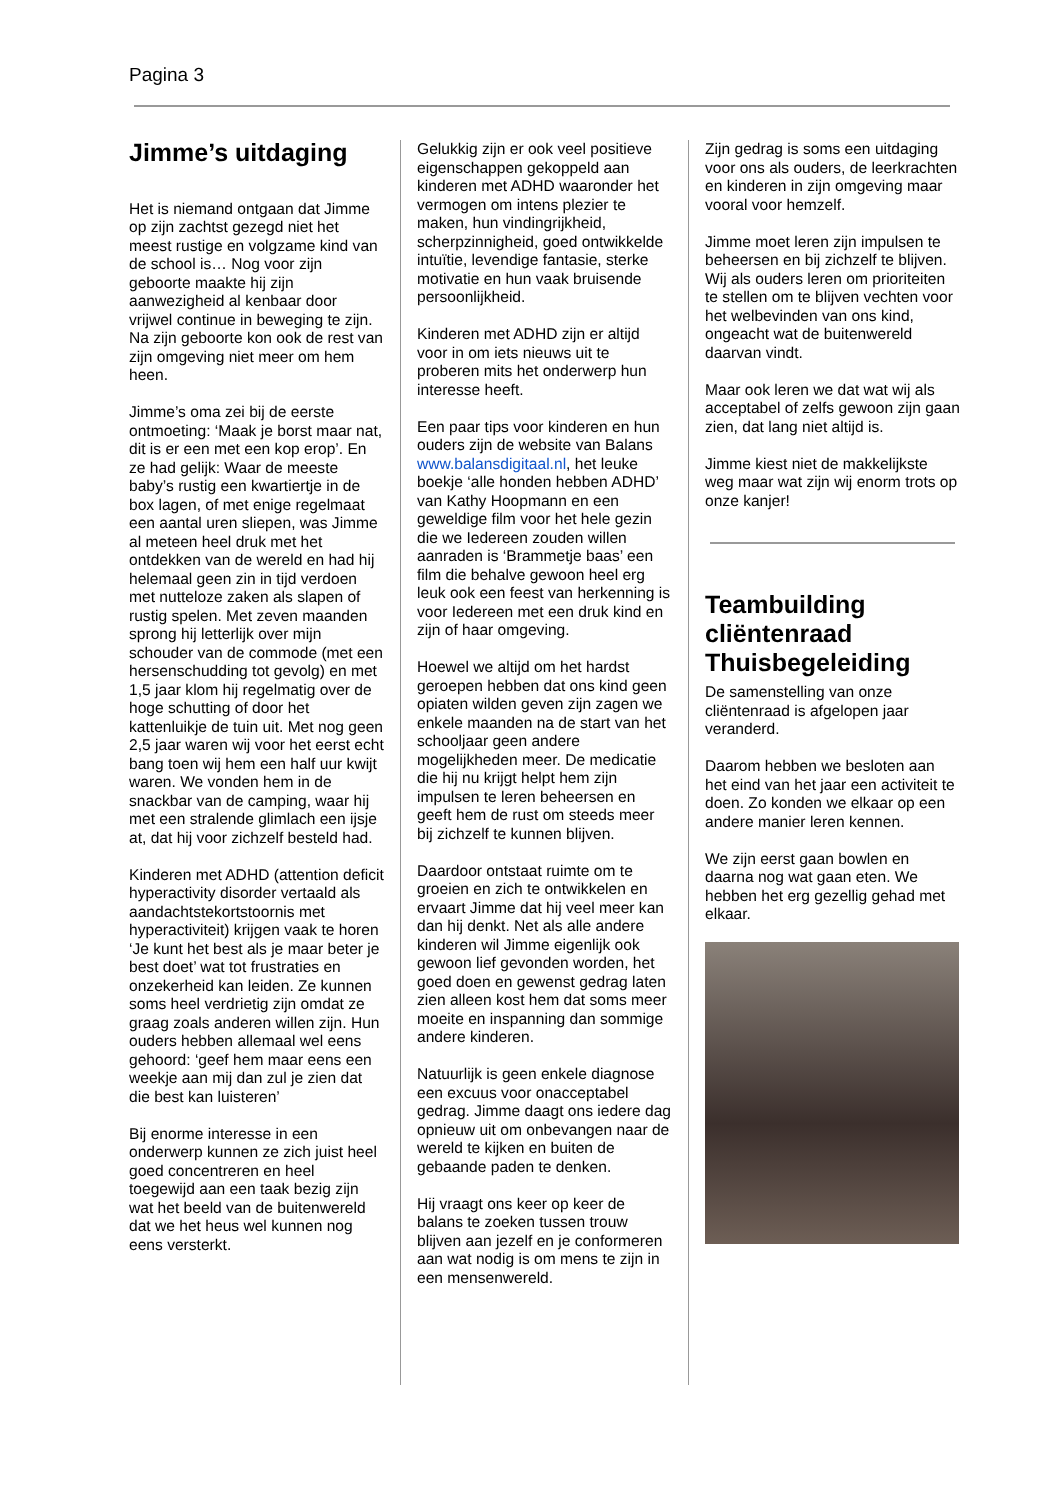Pagina 3
Jimme’s uitdaging
Het is niemand ontgaan dat Jimme op zijn zachtst gezegd niet het meest rustige en volgzame kind van de school is… Nog voor zijn geboorte maakte hij zijn aanwezigheid al kenbaar door vrijwel continue in beweging te zijn. Na zijn geboorte kon ook de rest van zijn omgeving niet meer om hem heen.
Jimme’s oma zei bij de eerste ontmoeting: ‘Maak je borst maar nat, dit is er een met een kop erop’. En ze had gelijk: Waar de meeste baby’s rustig een kwartiertje in de box lagen, of met enige regelmaat een aantal uren sliepen, was Jimme al meteen heel druk met het ontdekken van de wereld en had hij helemaal geen zin in tijd verdoen met nutteloze zaken als slapen of rustig spelen. Met zeven maanden sprong hij letterlijk over mijn schouder van de commode (met een hersenschudding tot gevolg) en met 1,5 jaar klom hij regelmatig over de hoge schutting of door het kattenluikje de tuin uit. Met nog geen 2,5 jaar waren wij voor het eerst echt bang toen wij hem een half uur kwijt waren. We vonden hem in de snackbar van de camping, waar hij met een stralende glimlach een ijsje at, dat hij voor zichzelf besteld had.
Kinderen met ADHD (attention deficit hyperactivity disorder vertaald als aandachtstekortstoornis met hyperactiviteit) krijgen vaak te horen ‘Je kunt het best als je maar beter je best doet’ wat tot frustraties en onzekerheid kan leiden. Ze kunnen soms heel verdrietig zijn omdat ze graag zoals anderen willen zijn. Hun ouders hebben allemaal wel eens gehoord: ‘geef hem maar eens een weekje aan mij dan zul je zien dat die best kan luisteren’
Bij enorme interesse in een onderwerp kunnen ze zich juist heel goed concentreren en heel toegewijd aan een taak bezig zijn wat het beeld van de buitenwereld dat we het heus wel kunnen nog eens versterkt.
Gelukkig zijn er ook veel positieve eigenschappen gekoppeld aan kinderen met ADHD waaronder het vermogen om intens plezier te maken, hun vindingrijkheid, scherpzinnigheid, goed ontwikkelde intuïtie, levendige fantasie, sterke motivatie en hun vaak bruisende persoonlijkheid.
Kinderen met ADHD zijn er altijd voor in om iets nieuws uit te proberen mits het onderwerp hun interesse heeft.
Een paar tips voor kinderen en hun ouders zijn de website van Balans www.balansdigitaal.nl, het leuke boekje ‘alle honden hebben ADHD’ van Kathy Hoopmann en een geweldige film voor het hele gezin die we Iedereen zouden willen aanraden is ‘Brammetje baas’ een film die behalve gewoon heel erg leuk ook een feest van herkenning is voor Iedereen met een druk kind en zijn of haar omgeving.
Hoewel we altijd om het hardst geroepen hebben dat ons kind geen opiaten wilden geven zijn zagen we enkele maanden na de start van het schooljaar geen andere mogelijkheden meer. De medicatie die hij nu krijgt helpt hem zijn impulsen te leren beheersen en geeft hem de rust om steeds meer bij zichzelf te kunnen blijven.
Daardoor ontstaat ruimte om te groeien en zich te ontwikkelen en ervaart Jimme dat hij veel meer kan dan hij denkt. Net als alle andere kinderen wil Jimme eigenlijk ook gewoon lief gevonden worden, het goed doen en gewenst gedrag laten zien alleen kost hem dat soms meer moeite en inspanning dan sommige andere kinderen.
Natuurlijk is geen enkele diagnose een excuus voor onacceptabel gedrag. Jimme daagt ons iedere dag opnieuw uit om onbevangen naar de wereld te kijken en buiten de gebaande paden te denken.
Hij vraagt ons keer op keer de balans te zoeken tussen trouw blijven aan jezelf en je conformeren aan wat nodig is om mens te zijn in een mensenwereld.
Zijn gedrag is soms een uitdaging voor ons als ouders, de leerkrachten en kinderen in zijn omgeving maar vooral voor hemzelf.
Jimme moet leren zijn impulsen te beheersen en bij zichzelf te blijven. Wij als ouders leren om prioriteiten te stellen om te blijven vechten voor het welbevinden van ons kind, ongeacht wat de buitenwereld daarvan vindt.
Maar ook leren we dat wat wij als acceptabel of zelfs gewoon zijn gaan zien, dat lang niet altijd is.
Jimme kiest niet de makkelijkste weg maar wat zijn wij enorm trots op onze kanjer!
Teambuilding cliëntenraad Thuisbegeleiding
De samenstelling van onze cliëntenraad is afgelopen jaar veranderd.
Daarom hebben we besloten aan het eind van het jaar een activiteit te doen. Zo konden we elkaar op een andere manier leren kennen.
We zijn eerst gaan bowlen en daarna nog wat gaan eten. We hebben het erg gezellig gehad met elkaar.